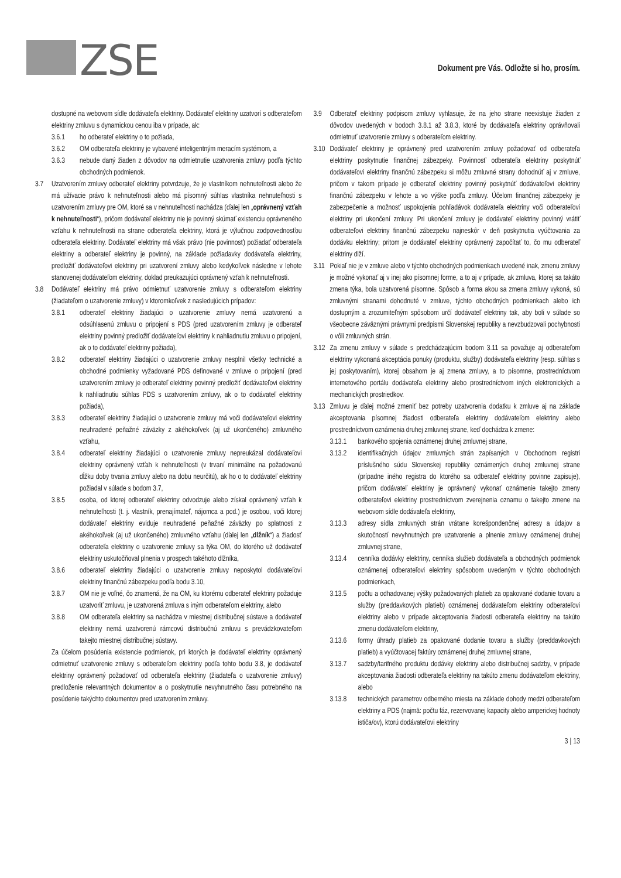ZSE
Dokument pre Vás. Odložte si ho, prosím.
dostupné na webovom sídle dodávateľa elektriny. Dodávateľ elektriny uzatvorí s odberateľom elektriny zmluvu s dynamickou cenou iba v prípade, ak:
3.6.1 ho odberateľ elektriny o to požiada,
3.6.2 OM odberateľa elektriny je vybavené inteligentným meracím systémom, a
3.6.3 nebude daný žiaden z dôvodov na odmietnutie uzatvorenia zmluvy podľa týchto obchodných podmienok.
3.7 Uzatvorením zmluvy odberateľ elektriny potvrdzuje, že je vlastníkom nehnuteľnosti alebo že má užívacie právo k nehnuteľnosti alebo má písomný súhlas vlastníka nehnuteľnosti s uzatvorením zmluvy pre OM, ktoré sa v nehnuteľnosti nachádza (ďalej len „oprávnený vzťah k nehnuteľnosti“), pričom dodávateľ elektriny nie je povinný skúmať existenciu oprávneného vzťahu k nehnuteľnosti na strane odberateľa elektriny, ktorá je výlučnou zodpovednosťou odberateľa elektriny. Dodávateľ elektriny má však právo (nie povinnosť) požiadať odberateľa elektriny a odberateľ elektriny je povinný, na základe požiadavky dodávateľa elektriny, predložiť dodávateľovi elektriny pri uzatvorení zmluvy alebo kedykoľvek následne v lehote stanovenej dodávateľom elektriny, doklad preukazujúci oprávnený vzťah k nehnuteľnosti.
3.8 Dodávateľ elektriny má právo odmietnuť uzatvorenie zmluvy s odberateľom elektriny (žiadateľom o uzatvorenie zmluvy) v ktoromkoľvek z nasledujúcich prípadov:
3.8.1 odberateľ elektriny žiadajúci o uzatvorenie zmluvy nemá uzatvorenú a odsúhlasenú zmluvu o pripojení s PDS (pred uzatvorením zmluvy je odberateľ elektriny povinný predložiť dodávateľovi elektriny k nahliadnutiu zmluvu o pripojení, ak o to dodávateľ elektriny požiada),
3.8.2 odberateľ elektriny žiadajúci o uzatvorenie zmluvy nesplnil všetky technické a obchodné podmienky vyžadované PDS definované v zmluve o pripojení (pred uzatvorením zmluvy je odberateľ elektriny povinný predložiť dodávateľovi elektriny k nahliadnutiu súhlas PDS s uzatvorením zmluvy, ak o to dodávateľ elektriny požiada),
3.8.3 odberateľ elektriny žiadajúci o uzatvorenie zmluvy má voči dodávateľovi elektriny neuhradené peňažné záväzky z akéhokoľvek (aj už ukončeného) zmluvného vzťahu,
3.8.4 odberateľ elektriny žiadajúci o uzatvorenie zmluvy nepreukázal dodávateľovi elektriny oprávnený vzťah k nehnuteľnosti (v trvaní minimálne na požadovanú dĺžku doby trvania zmluvy alebo na dobu neurčitú), ak ho o to dodávateľ elektriny požiadal v súlade s bodom 3.7,
3.8.5 osoba, od ktorej odberateľ elektriny odvodzuje alebo získal oprávnený vzťah k nehnuteľnosti (t. j. vlastník, prenajímateľ, nájomca a pod.) je osobou, voči ktorej dodávateľ elektriny eviduje neuhradené peňažné záväzky po splatnosti z akéhokoľvek (aj už ukončeného) zmluvného vzťahu (ďalej len „dlžník“) a žiadosť odberateľa elektriny o uzatvorenie zmluvy sa týka OM, do ktorého už dodávateľ elektriny uskutočňoval plnenia v prospech takéhoto dlžníka,
3.8.6 odberateľ elektriny žiadajúci o uzatvorenie zmluvy neposkytol dodávateľovi elektriny finančnú zábezpeku podľa bodu 3.10,
3.8.7 OM nie je voľné, čo znamená, že na OM, ku ktorému odberateľ elektriny požaduje uzatvoriť zmluvu, je uzatvorená zmluva s iným odberateľom elektriny, alebo
3.8.8 OM odberateľa elektriny sa nachádza v miestnej distribučnej sústave a dodávateľ elektriny nemá uzatvorenú rámcovú distribučnú zmluvu s prevádzkovateľom takejto miestnej distribučnej sústavy.
Za účelom posúdenia existencie podmienok, pri ktorých je dodávateľ elektriny oprávnený odmietnuť uzatvorenie zmluvy s odberateľom elektriny podľa tohto bodu 3.8, je dodávateľ elektriny oprávnený požadovať od odberateľa elektriny (žiadateľa o uzatvorenie zmluvy) predloženie relevantných dokumentov a o poskytnutie nevyhnutného času potrebného na posúdenie takýchto dokumentov pred uzatvorením zmluvy.
3.9 Odberateľ elektriny podpisom zmluvy vyhlasuje, že na jeho strane neexistuje žiaden z dôvodov uvedených v bodoch 3.8.1 až 3.8.3, ktoré by dodávateľa elektriny oprávňovali odmietnuť uzatvorenie zmluvy s odberateľom elektriny.
3.10
Dodávateľ elektriny je oprávnený pred uzatvorením zmluvy požadovať od odberateľa elektriny poskytnutie finančnej zábezpeky. Povinnosť odberateľa elektriny poskytnúť dodávateľovi elektriny finančnú zábezpeku si môžu zmluvné strany dohodnúť aj v zmluve, pričom v takom prípade je odberateľ elektriny povinný poskytnúť dodávateľovi elektriny finančnú zábezpeku v lehote a vo výške podľa zmluvy. Účelom finančnej zábezpeky je zabezpečenie a možnosť uspokojenia pohľadávok dodávateľa elektriny voči odberateľovi elektriny pri ukončení zmluvy. Pri ukončení zmluvy je dodávateľ elektriny povinný vrátiť odberateľovi elektriny finančnú zábezpeku najneskôr v deň poskytnutia vyúčtovania za dodávku elektriny; pritom je dodávateľ elektriny oprávnený započítať to, čo mu odberateľ elektriny dlží.
3.11
Pokiaľ nie je v zmluve alebo v týchto obchodných podmienkach uvedené inak, zmenu zmluvy je možné vykonať aj v inej ako písomnej forme, a to aj v prípade, ak zmluva, ktorej sa takáto zmena týka, bola uzatvorená písomne. Spôsob a forma akou sa zmena zmluvy vykoná, sú zmluvnými stranami dohodnuté v zmluve, týchto obchodných podmienkach alebo ich dostupným a zrozumiteľným spôsobom určí dodávateľ elektriny tak, aby boli v súlade so všeobecne záväznými právnymi predpismi Slovenskej republiky a nevzbudzovali pochybnosti o vôli zmluvných strán.
3.12
Za zmenu zmluvy v súlade s predchádzajúcim bodom 3.11 sa považuje aj odberateľom elektriny vykonaná akceptácia ponuky (produktu, služby) dodávateľa elektriny (resp. súhlas s jej poskytovaním), ktorej obsahom je aj zmena zmluvy, a to písomne, prostredníctvom internetového portálu dodávateľa elektriny alebo prostredníctvom iných elektronických a mechanických prostriedkov.
3.13
Zmluvu je ďalej možné zmeniť bez potreby uzatvorenia dodatku k zmluve aj na základe akceptovania písomnej žiadosti odberateľa elektriny dodávateľom elektriny alebo prostredníctvom oznámenia druhej zmluvnej strane, keď dochádza k zmene:
3.13.1 bankového spojenia oznámenej druhej zmluvnej strane,
3.13.2 identifikačných údajov zmluvných strán zapísaných v Obchodnom registri príslušného súdu Slovenskej republiky oznámených druhej zmluvnej strane (prípadne iného registra do ktorého sa odberateľ elektriny povinne zapisuje), pričom dodávateľ elektriny je oprávnený vykonať oznámenie takejto zmeny odberateľovi elektriny prostredníctvom zverejnenia oznamu o takejto zmene na webovom sídle dodávateľa elektriny,
3.13.3 adresy sídla zmluvných strán vrátane korešpondenčnej adresy a údajov a skutočností nevyhnutných pre uzatvorenie a plnenie zmluvy oznámenej druhej zmluvnej strane,
3.13.4 cenníka dodávky elektriny, cenníka služieb dodávateľa a obchodných podmienok oznámenej odberateľovi elektriny spôsobom uvedeným v týchto obchodných podmienkach,
3.13.5 počtu a odhadovanej výšky požadovaných platieb za opakované dodanie tovaru a služby (preddavkových platieb) oznámenej dodávateľom elektriny odberateľovi elektriny alebo v prípade akceptovania žiadosti odberateľa elektriny na takúto zmenu dodávateľom elektriny,
3.13.6 formy úhrady platieb za opakované dodanie tovaru a služby (preddavkových platieb) a vyúčtovacej faktúry oznámenej druhej zmluvnej strane,
3.13.7 sadzby/tarifného produktu dodávky elektriny alebo distribučnej sadzby, v prípade akceptovania žiadosti odberateľa elektriny na takúto zmenu dodávateľom elektriny, alebo
3.13.8 technických parametrov odberného miesta na základe dohody medzi odberateľom elektriny a PDS (najmä: počtu fáz, rezervovanej kapacity alebo amperickej hodnoty ističa/ov), ktorú dodávateľovi elektriny
3 | 13